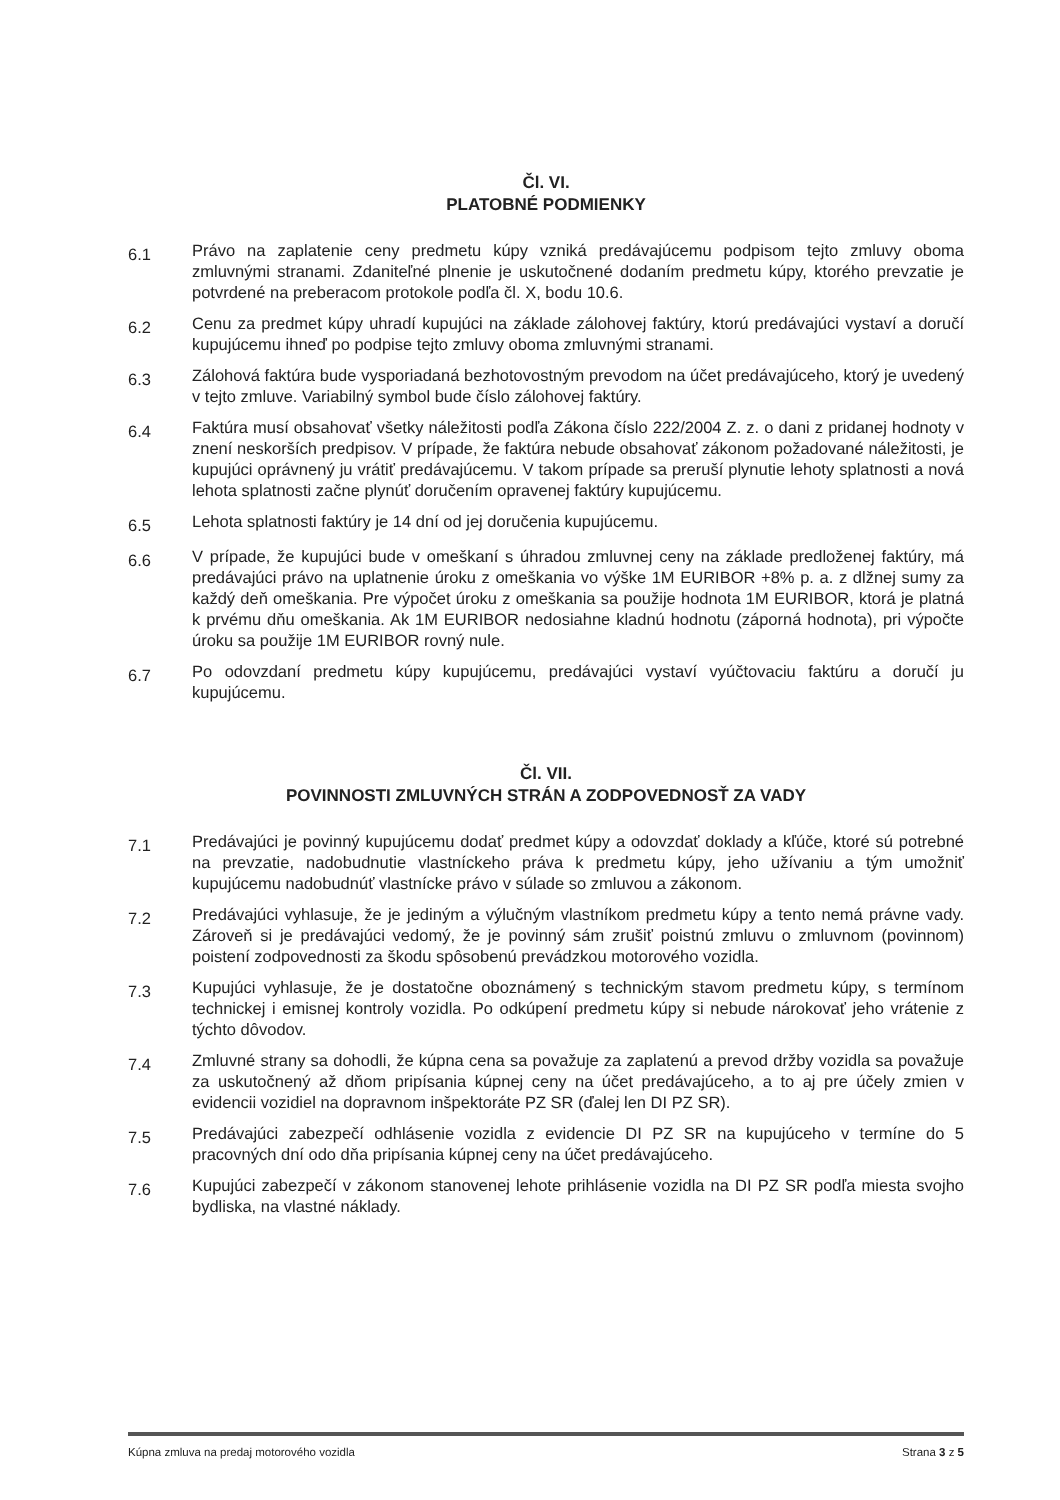Čl. VI.
PLATOBNÉ PODMIENKY
6.1
Právo na zaplatenie ceny predmetu kúpy vzniká predávajúcemu podpisom tejto zmluvy oboma zmluvnými stranami. Zdaniteľné plnenie je uskutočnené dodaním predmetu kúpy, ktorého prevzatie je potvrdené na preberacom protokole podľa čl. X, bodu 10.6.
6.2
Cenu za predmet kúpy uhradí kupujúci na základe zálohovej faktúry, ktorú predávajúci vystaví a doručí kupujúcemu ihneď po podpise tejto zmluvy oboma zmluvnými stranami.
6.3
Zálohová faktúra bude vysporiadaná bezhotovostným prevodom na účet predávajúceho, ktorý je uvedený v tejto zmluve. Variabilný symbol bude číslo zálohovej faktúry.
6.4
Faktúra musí obsahovať všetky náležitosti podľa Zákona číslo 222/2004 Z. z. o dani z pridanej hodnoty v znení neskorších predpisov. V prípade, že faktúra nebude obsahovať zákonom požadované náležitosti, je kupujúci oprávnený ju vrátiť predávajúcemu. V takom prípade sa preruší plynutie lehoty splatnosti a nová lehota splatnosti začne plynúť doručením opravenej faktúry kupujúcemu.
6.5
Lehota splatnosti faktúry je 14 dní od jej doručenia kupujúcemu.
6.6
V prípade, že kupujúci bude v omeškaní s úhradou zmluvnej ceny na základe predloženej faktúry, má predávajúci právo na uplatnenie úroku z omeškania vo výške 1M EURIBOR +8% p. a. z dlžnej sumy za každý deň omeškania. Pre výpočet úroku z omeškania sa použije hodnota 1M EURIBOR, ktorá je platná k prvému dňu omeškania. Ak 1M EURIBOR nedosiahne kladnú hodnotu (záporná hodnota), pri výpočte úroku sa použije 1M EURIBOR rovný nule.
6.7
Po odovzdaní predmetu kúpy kupujúcemu, predávajúci vystaví vyúčtovaciu faktúru a doručí ju kupujúcemu.
Čl. VII.
POVINNOSTI ZMLUVNÝCH STRÁN A ZODPOVEDNOSŤ ZA VADY
7.1
Predávajúci je povinný kupujúcemu dodať predmet kúpy a odovzdať doklady a kľúče, ktoré sú potrebné na prevzatie, nadobudnutie vlastníckeho práva k predmetu kúpy, jeho užívaniu a tým umožniť kupujúcemu nadobudnúť vlastnícke právo v súlade so zmluvou a zákonom.
7.2
Predávajúci vyhlasuje, že je jediným a výlučným vlastníkom predmetu kúpy a tento nemá právne vady. Zároveň si je predávajúci vedomý, že je povinný sám zrušiť poistnú zmluvu o zmluvnom (povinnom) poistení zodpovednosti za škodu spôsobenú prevádzkou motorového vozidla.
7.3
Kupujúci vyhlasuje, že je dostatočne oboznámený s technickým stavom predmetu kúpy, s termínom technickej i emisnej kontroly vozidla. Po odkúpení predmetu kúpy si nebude nárokovať jeho vrátenie z týchto dôvodov.
7.4
Zmluvné strany sa dohodli, že kúpna cena sa považuje za zaplatenú a prevod držby vozidla sa považuje za uskutočnený až dňom pripísania kúpnej ceny na účet predávajúceho, a to aj pre účely zmien v evidencii vozidiel na dopravnom inšpektoráte PZ SR (ďalej len DI PZ SR).
7.5
Predávajúci zabezpečí odhlásenie vozidla z evidencie DI PZ SR na kupujúceho v termíne do 5 pracovných dní odo dňa pripísania kúpnej ceny na účet predávajúceho.
7.6
Kupujúci zabezpečí v zákonom stanovenej lehote prihlásenie vozidla na DI PZ SR podľa miesta svojho bydliska, na vlastné náklady.
Kúpna zmluva na predaj motorového vozidla Strana 3 z 5